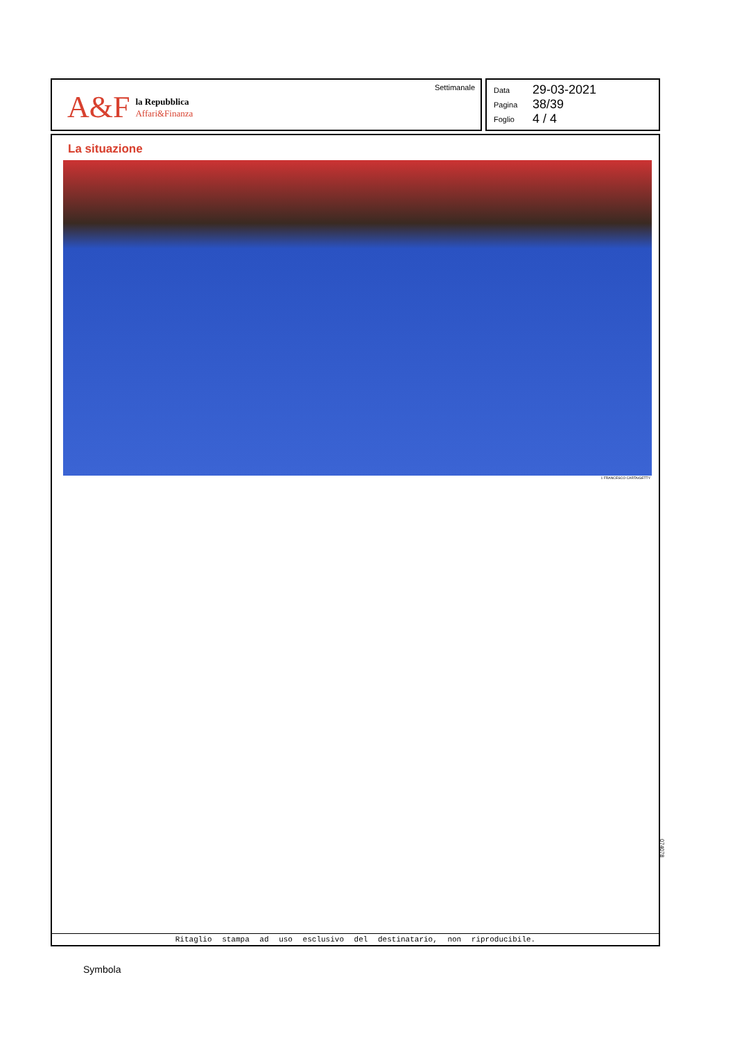A&F
la Repubblica
Affari&Finanza
Settimanale
Data 29-03-2021
Pagina 38/39
Foglio 4 / 4
La situazione
1 FRANCESCO CARTA/GETTY
Ritaglio stampa ad uso esclusivo del destinatario, non riproducibile.
074078
Symbola